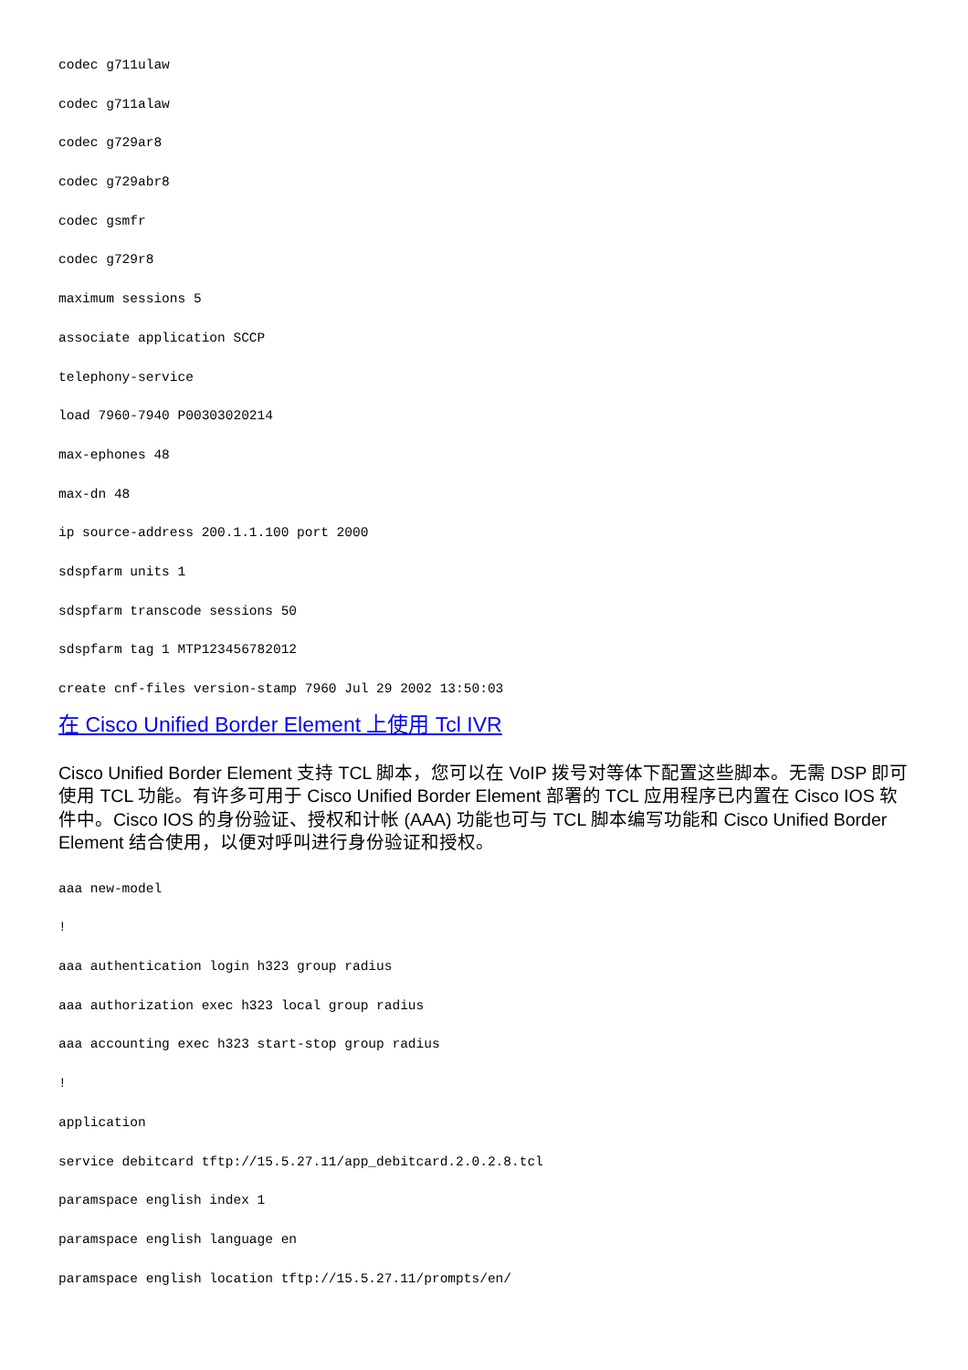codec g711ulaw
codec g711alaw
codec g729ar8
codec g729abr8
codec gsmfr
codec g729r8
maximum sessions 5
associate application SCCP
telephony-service
load 7960-7940 P00303020214
max-ephones 48
max-dn 48
ip source-address 200.1.1.100 port 2000
sdspfarm units 1
sdspfarm transcode sessions 50
sdspfarm tag 1 MTP123456782012
create cnf-files version-stamp 7960 Jul 29 2002 13:50:03
在 Cisco Unified Border Element 上使用 Tcl IVR
Cisco Unified Border Element 支持 TCL 脚本，您可以在 VoIP 拨号对等体下配置这些脚本。无需 DSP 即可使用 TCL 功能。有许多可用于 Cisco Unified Border Element 部署的 TCL 应用程序已内置在 Cisco IOS 软件中。Cisco IOS 的身份验证、授权和计帐 (AAA) 功能也可与 TCL 脚本编写功能和 Cisco Unified Border Element 结合使用，以便对呼叫进行身份验证和授权。
aaa new-model
!
aaa authentication login h323 group radius
aaa authorization exec h323 local group radius
aaa accounting exec h323 start-stop group radius
!
application
service debitcard tftp://15.5.27.11/app_debitcard.2.0.2.8.tcl
paramspace english index 1
paramspace english language en
paramspace english location tftp://15.5.27.11/prompts/en/